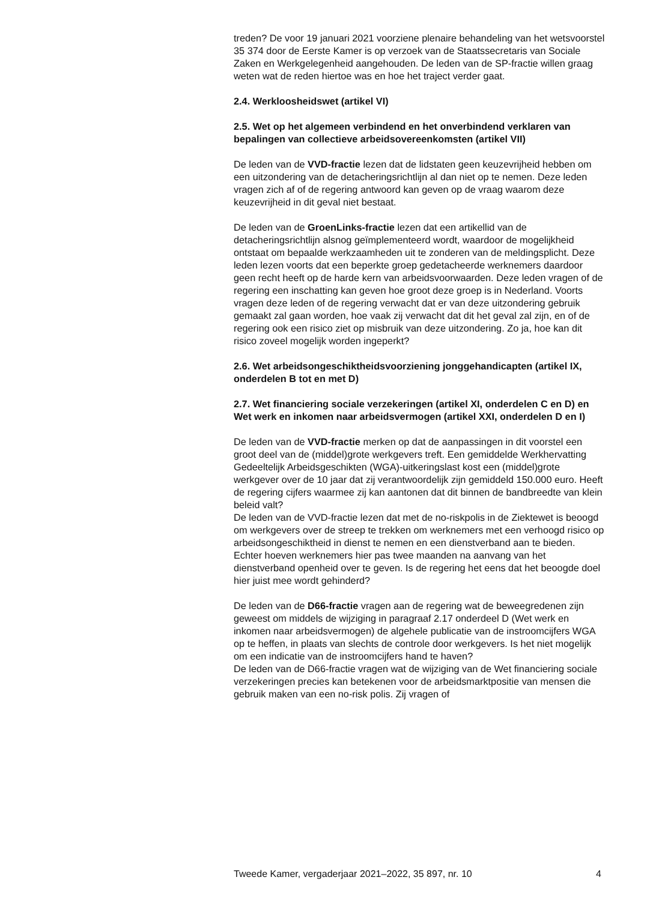treden? De voor 19 januari 2021 voorziene plenaire behandeling van het wetsvoorstel 35 374 door de Eerste Kamer is op verzoek van de Staatssecretaris van Sociale Zaken en Werkgelegenheid aangehouden. De leden van de SP-fractie willen graag weten wat de reden hiertoe was en hoe het traject verder gaat.
2.4. Werkloosheidswet (artikel VI)
2.5. Wet op het algemeen verbindend en het onverbindend verklaren van bepalingen van collectieve arbeidsovereenkomsten (artikel VII)
De leden van de VVD-fractie lezen dat de lidstaten geen keuzevrijheid hebben om een uitzondering van de detacheringsrichtlijn al dan niet op te nemen. Deze leden vragen zich af of de regering antwoord kan geven op de vraag waarom deze keuzevrijheid in dit geval niet bestaat.
De leden van de GroenLinks-fractie lezen dat een artikellid van de detacheringsrichtlijn alsnog geïmplementeerd wordt, waardoor de mogelijkheid ontstaat om bepaalde werkzaamheden uit te zonderen van de meldingsplicht. Deze leden lezen voorts dat een beperkte groep gedetacheerde werknemers daardoor geen recht heeft op de harde kern van arbeidsvoorwaarden. Deze leden vragen of de regering een inschatting kan geven hoe groot deze groep is in Nederland. Voorts vragen deze leden of de regering verwacht dat er van deze uitzondering gebruik gemaakt zal gaan worden, hoe vaak zij verwacht dat dit het geval zal zijn, en of de regering ook een risico ziet op misbruik van deze uitzondering. Zo ja, hoe kan dit risico zoveel mogelijk worden ingeperkt?
2.6. Wet arbeidsongeschiktheidsvoorziening jonggehandicapten (artikel IX, onderdelen B tot en met D)
2.7. Wet financiering sociale verzekeringen (artikel XI, onderdelen C en D) en Wet werk en inkomen naar arbeidsvermogen (artikel XXI, onderdelen D en I)
De leden van de VVD-fractie merken op dat de aanpassingen in dit voorstel een groot deel van de (middel)grote werkgevers treft. Een gemiddelde Werkhervatting Gedeeltelijk Arbeidsgeschikten (WGA)-uitkeringslast kost een (middel)grote werkgever over de 10 jaar dat zij verantwoordelijk zijn gemiddeld 150.000 euro. Heeft de regering cijfers waarmee zij kan aantonen dat dit binnen de bandbreedte van klein beleid valt?
De leden van de VVD-fractie lezen dat met de no-riskpolis in de Ziektewet is beoogd om werkgevers over de streep te trekken om werknemers met een verhoogd risico op arbeidsongeschiktheid in dienst te nemen en een dienstverband aan te bieden. Echter hoeven werknemers hier pas twee maanden na aanvang van het dienstverband openheid over te geven. Is de regering het eens dat het beoogde doel hier juist mee wordt gehinderd?
De leden van de D66-fractie vragen aan de regering wat de beweegredenen zijn geweest om middels de wijziging in paragraaf 2.17 onderdeel D (Wet werk en inkomen naar arbeidsvermogen) de algehele publicatie van de instroomcijfers WGA op te heffen, in plaats van slechts de controle door werkgevers. Is het niet mogelijk om een indicatie van de instroomcijfers hand te haven?
De leden van de D66-fractie vragen wat de wijziging van de Wet financiering sociale verzekeringen precies kan betekenen voor de arbeidsmarktpositie van mensen die gebruik maken van een no-risk polis. Zij vragen of
Tweede Kamer, vergaderjaar 2021–2022, 35 897, nr. 10 4